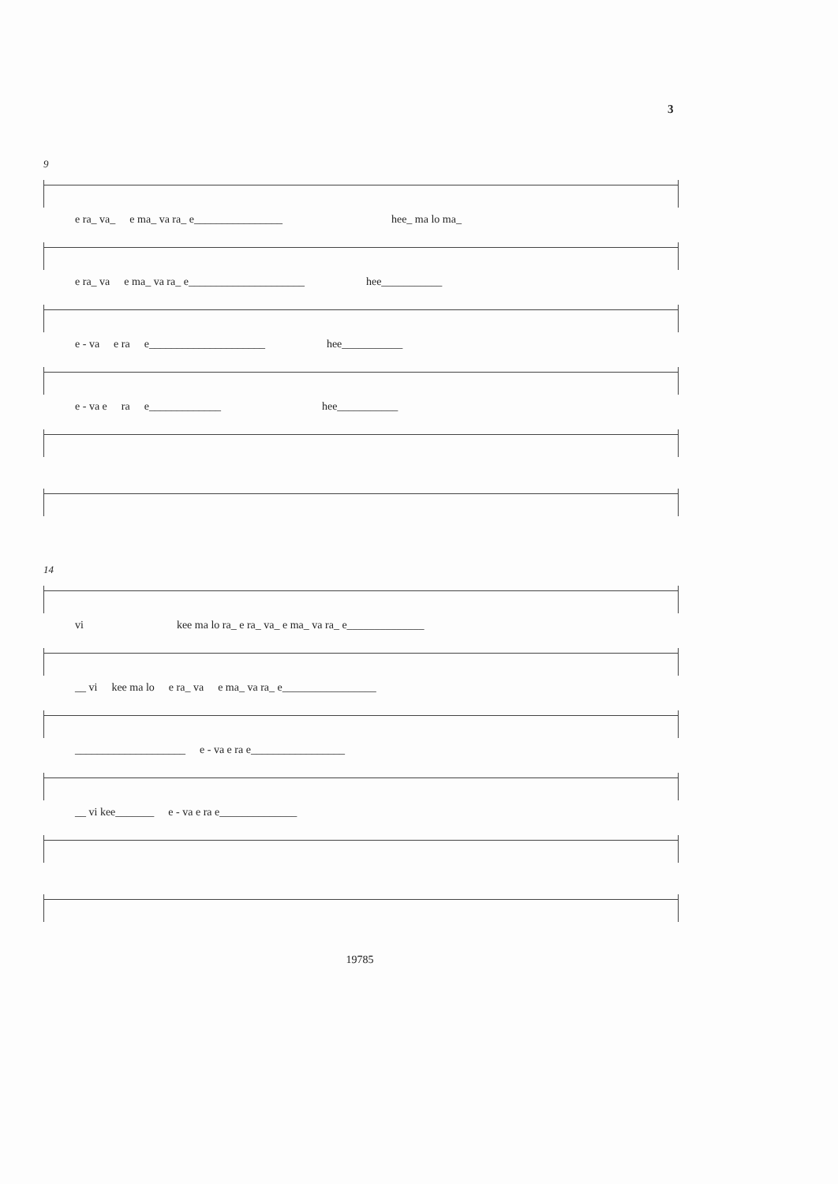3
9
e ra_ va_ e ma_ va ra_ e________________ hee_ ma lo ma_
e ra_ va e ma_ va ra_ e_____________________ hee___________
e - va e ra e_____________________ hee___________
e - va e ra e_____________ hee___________
14
vi kee ma lo ra_ e ra_ va_ e ma_ va ra_ e______________
__ vi kee ma lo e ra_ va e ma_ va ra_ e_________________
____________________ e - va e ra e_________________
__ vi kee_______ e - va e ra e______________
19785